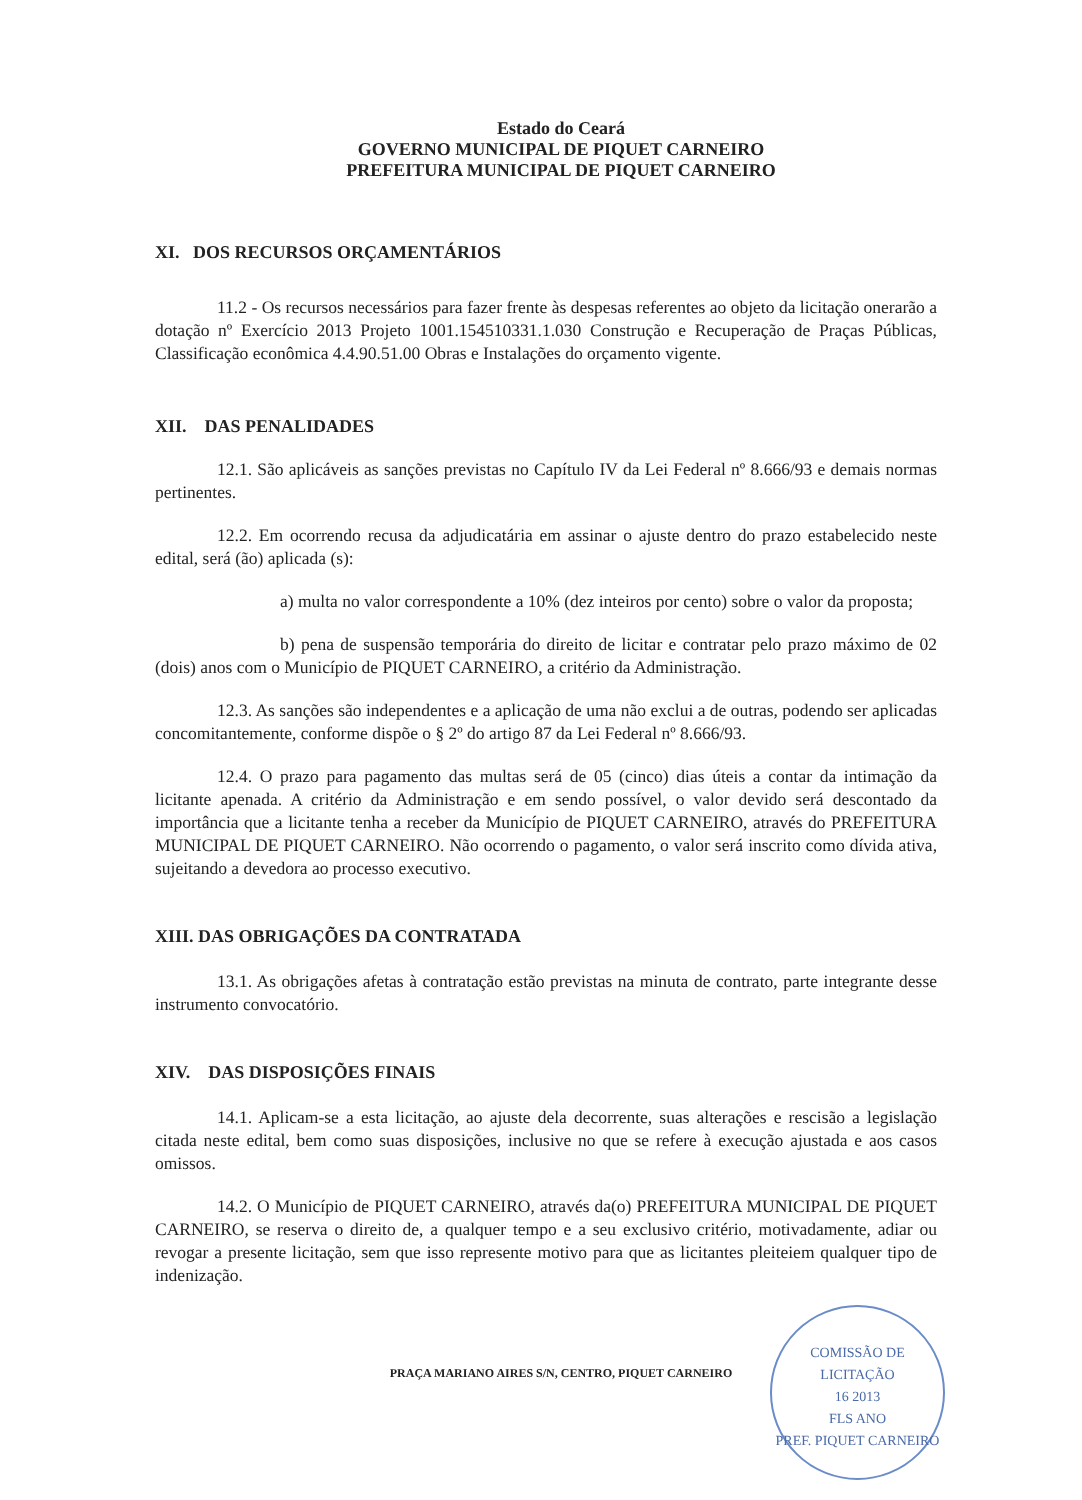Estado do Ceará
GOVERNO MUNICIPAL DE PIQUET CARNEIRO
PREFEITURA MUNICIPAL DE PIQUET CARNEIRO
XI. DOS RECURSOS ORÇAMENTÁRIOS
11.2 - Os recursos necessários para fazer frente às despesas referentes ao objeto da licitação onerarão a dotação nº Exercício 2013 Projeto 1001.154510331.1.030 Construção e Recuperação de Praças Públicas, Classificação econômica 4.4.90.51.00 Obras e Instalações do orçamento vigente.
XII. DAS PENALIDADES
12.1. São aplicáveis as sanções previstas no Capítulo IV da Lei Federal nº 8.666/93 e demais normas pertinentes.
12.2. Em ocorrendo recusa da adjudicatária em assinar o ajuste dentro do prazo estabelecido neste edital, será (ão) aplicada (s):
a) multa no valor correspondente a 10% (dez inteiros por cento) sobre o valor da proposta;
b) pena de suspensão temporária do direito de licitar e contratar pelo prazo máximo de 02 (dois) anos com o Município de PIQUET CARNEIRO, a critério da Administração.
12.3. As sanções são independentes e a aplicação de uma não exclui a de outras, podendo ser aplicadas concomitantemente, conforme dispõe o § 2º do artigo 87 da Lei Federal nº 8.666/93.
12.4. O prazo para pagamento das multas será de 05 (cinco) dias úteis a contar da intimação da licitante apenada. A critério da Administração e em sendo possível, o valor devido será descontado da importância que a licitante tenha a receber da Município de PIQUET CARNEIRO, através do PREFEITURA MUNICIPAL DE PIQUET CARNEIRO. Não ocorrendo o pagamento, o valor será inscrito como dívida ativa, sujeitando a devedora ao processo executivo.
XIII. DAS OBRIGAÇÕES DA CONTRATADA
13.1. As obrigações afetas à contratação estão previstas na minuta de contrato, parte integrante desse instrumento convocatório.
XIV. DAS DISPOSIÇÕES FINAIS
14.1. Aplicam-se a esta licitação, ao ajuste dela decorrente, suas alterações e rescisão a legislação citada neste edital, bem como suas disposições, inclusive no que se refere à execução ajustada e aos casos omissos.
14.2. O Município de PIQUET CARNEIRO, através da(o) PREFEITURA MUNICIPAL DE PIQUET CARNEIRO, se reserva o direito de, a qualquer tempo e a seu exclusivo critério, motivadamente, adiar ou revogar a presente licitação, sem que isso represente motivo para que as licitantes pleiteiem qualquer tipo de indenização.
PRAÇA MARIANO AIRES S/N, CENTRO, PIQUET CARNEIRO
COMISSÃO DE LICITAÇÃO
16 2013
FLS ANO
PREF. PIQUET CARNEIRO